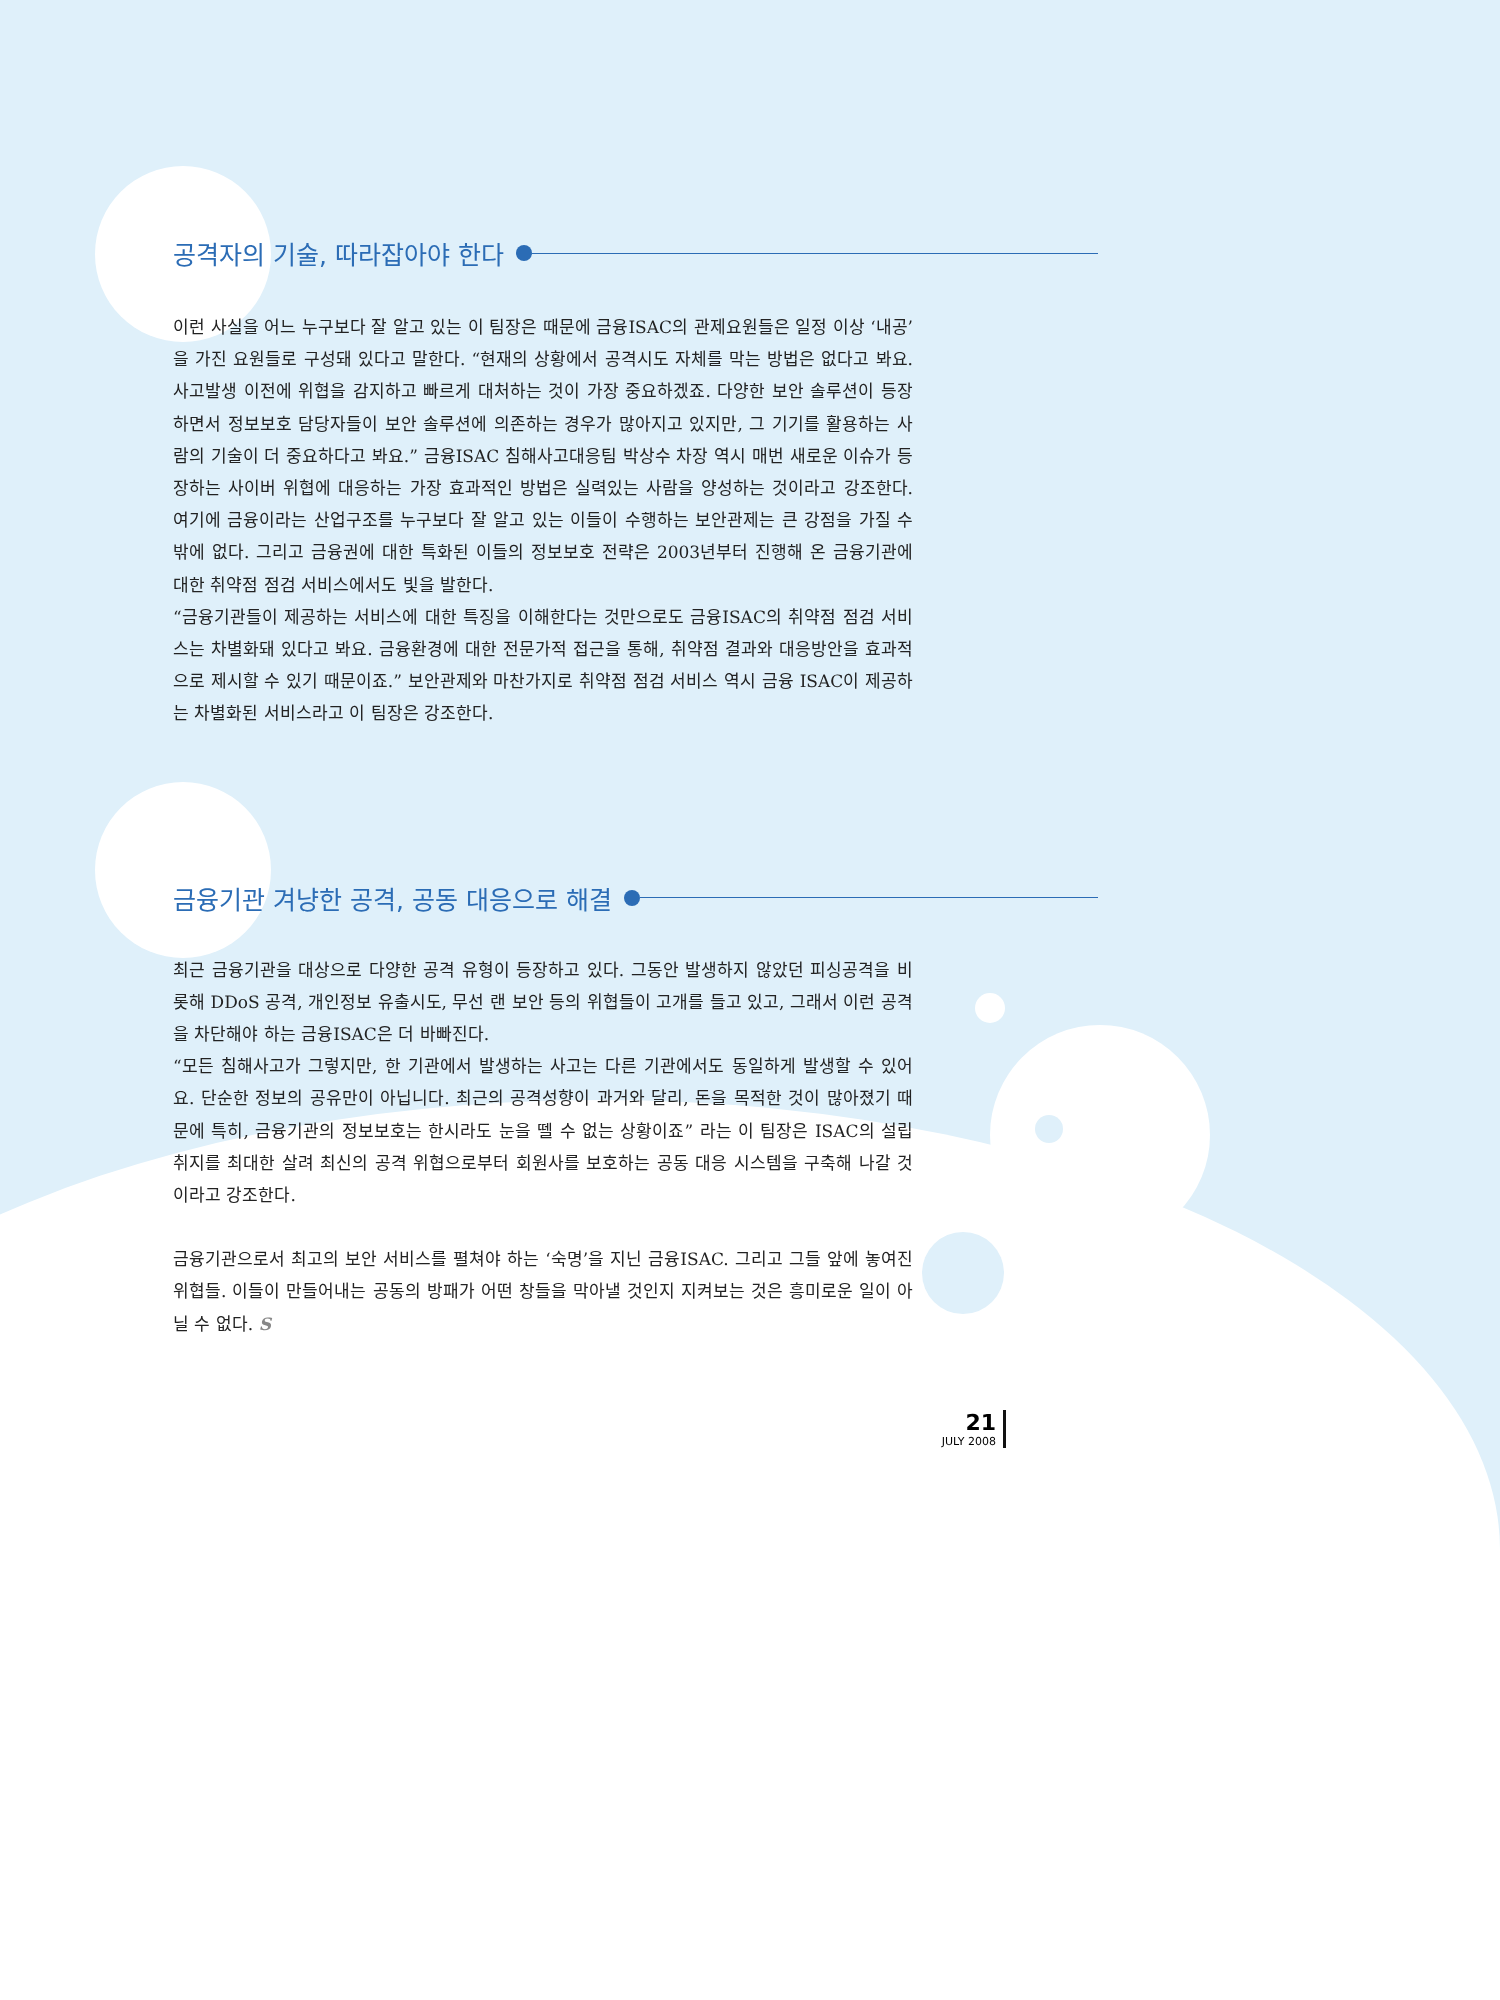공격자의 기술, 따라잡아야 한다
이런 사실을 어느 누구보다 잘 알고 있는 이 팀장은 때문에 금융ISAC의 관제요원들은 일정 이상 ‘내공’을 가진 요원들로 구성돼 있다고 말한다. “현재의 상황에서 공격시도 자체를 막는 방법은 없다고 봐요. 사고발생 이전에 위협을 감지하고 빠르게 대처하는 것이 가장 중요하겠죠. 다양한 보안 솔루션이 등장하면서 정보보호 담당자들이 보안 솔루션에 의존하는 경우가 많아지고 있지만, 그 기기를 활용하는 사람의 기술이 더 중요하다고 봐요.” 금융ISAC 침해사고대응팀 박상수 차장 역시 매번 새로운 이슈가 등장하는 사이버 위협에 대응하는 가장 효과적인 방법은 실력있는 사람을 양성하는 것이라고 강조한다. 여기에 금융이라는 산업구조를 누구보다 잘 알고 있는 이들이 수행하는 보안관제는 큰 강점을 가질 수밖에 없다. 그리고 금융권에 대한 특화된 이들의 정보보호 전략은 2003년부터 진행해 온 금융기관에 대한 취약점 점검 서비스에서도 빛을 발한다.
“금융기관들이 제공하는 서비스에 대한 특징을 이해한다는 것만으로도 금융ISAC의 취약점 점검 서비스는 차별화돼 있다고 봐요. 금융환경에 대한 전문가적 접근을 통해, 취약점 결과와 대응방안을 효과적으로 제시할 수 있기 때문이죠.” 보안관제와 마찬가지로 취약점 점검 서비스 역시 금융 ISAC이 제공하는 차별화된 서비스라고 이 팀장은 강조한다.
금융기관 겨냥한 공격, 공동 대응으로 해결
최근 금융기관을 대상으로 다양한 공격 유형이 등장하고 있다. 그동안 발생하지 않았던 피싱공격을 비롯해 DDoS 공격, 개인정보 유출시도, 무선 랜 보안 등의 위협들이 고개를 들고 있고, 그래서 이런 공격을 차단해야 하는 금융ISAC은 더 바빠진다.
“모든 침해사고가 그렇지만, 한 기관에서 발생하는 사고는 다른 기관에서도 동일하게 발생할 수 있어요. 단순한 정보의 공유만이 아닙니다. 최근의 공격성향이 과거와 달리, 돈을 목적한 것이 많아졌기 때문에 특히, 금융기관의 정보보호는 한시라도 눈을 뗄 수 없는 상황이죠” 라는 이 팀장은 ISAC의 설립 취지를 최대한 살려 최신의 공격 위협으로부터 회원사를 보호하는 공동 대응 시스템을 구축해 나갈 것이라고 강조한다.
금융기관으로서 최고의 보안 서비스를 펼쳐야 하는 ‘숙명’을 지닌 금융ISAC. 그리고 그들 앞에 놓여진 위협들. 이들이 만들어내는 공동의 방패가 어떤 창들을 막아낼 것인지 지켜보는 것은 흥미로운 일이 아닐 수 없다. S
21
JULY 2008